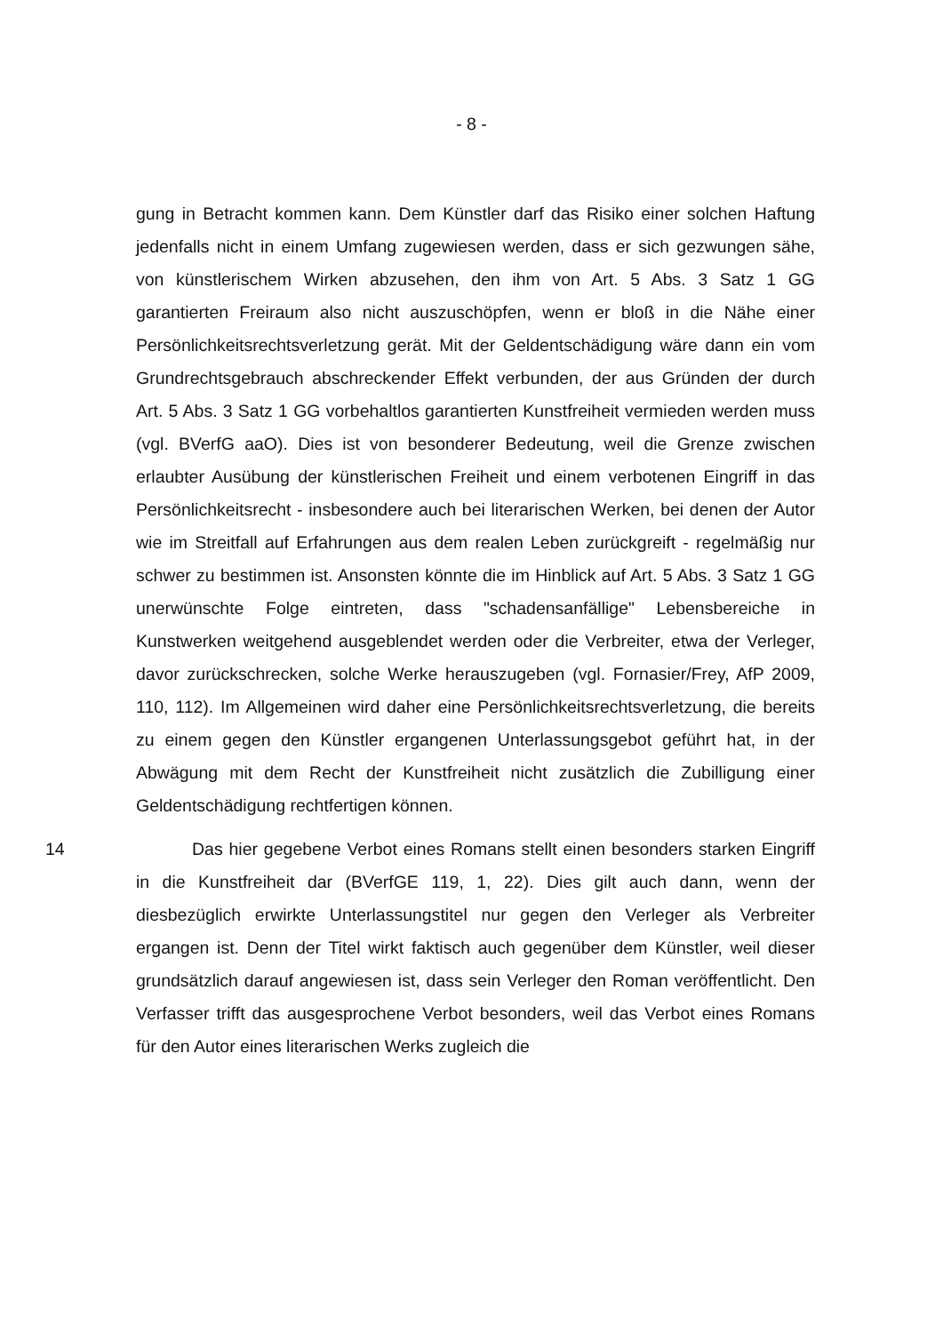- 8 -
gung in Betracht kommen kann. Dem Künstler darf das Risiko einer solchen Haftung jedenfalls nicht in einem Umfang zugewiesen werden, dass er sich gezwungen sähe, von künstlerischem Wirken abzusehen, den ihm von Art. 5 Abs. 3 Satz 1 GG garantierten Freiraum also nicht auszuschöpfen, wenn er bloß in die Nähe einer Persönlichkeitsrechtsverletzung gerät. Mit der Geldentschädigung wäre dann ein vom Grundrechtsgebrauch abschreckender Effekt verbunden, der aus Gründen der durch Art. 5 Abs. 3 Satz 1 GG vorbehaltlos garantierten Kunstfreiheit vermieden werden muss (vgl. BVerfG aaO). Dies ist von besonderer Bedeutung, weil die Grenze zwischen erlaubter Ausübung der künstlerischen Freiheit und einem verbotenen Eingriff in das Persönlichkeitsrecht - insbesondere auch bei literarischen Werken, bei denen der Autor wie im Streitfall auf Erfahrungen aus dem realen Leben zurückgreift - regelmäßig nur schwer zu bestimmen ist. Ansonsten könnte die im Hinblick auf Art. 5 Abs. 3 Satz 1 GG unerwünschte Folge eintreten, dass "schadensanfällige" Lebensbereiche in Kunstwerken weitgehend ausgeblendet werden oder die Verbreiter, etwa der Verleger, davor zurückschrecken, solche Werke herauszugeben (vgl. Fornasier/Frey, AfP 2009, 110, 112). Im Allgemeinen wird daher eine Persönlichkeitsrechtsverletzung, die bereits zu einem gegen den Künstler ergangenen Unterlassungsgebot geführt hat, in der Abwägung mit dem Recht der Kunstfreiheit nicht zusätzlich die Zubilligung einer Geldentschädigung rechtfertigen können.
14 Das hier gegebene Verbot eines Romans stellt einen besonders starken Eingriff in die Kunstfreiheit dar (BVerfGE 119, 1, 22). Dies gilt auch dann, wenn der diesbezüglich erwirkte Unterlassungstitel nur gegen den Verleger als Verbreiter ergangen ist. Denn der Titel wirkt faktisch auch gegenüber dem Künstler, weil dieser grundsätzlich darauf angewiesen ist, dass sein Verleger den Roman veröffentlicht. Den Verfasser trifft das ausgesprochene Verbot besonders, weil das Verbot eines Romans für den Autor eines literarischen Werks zugleich die